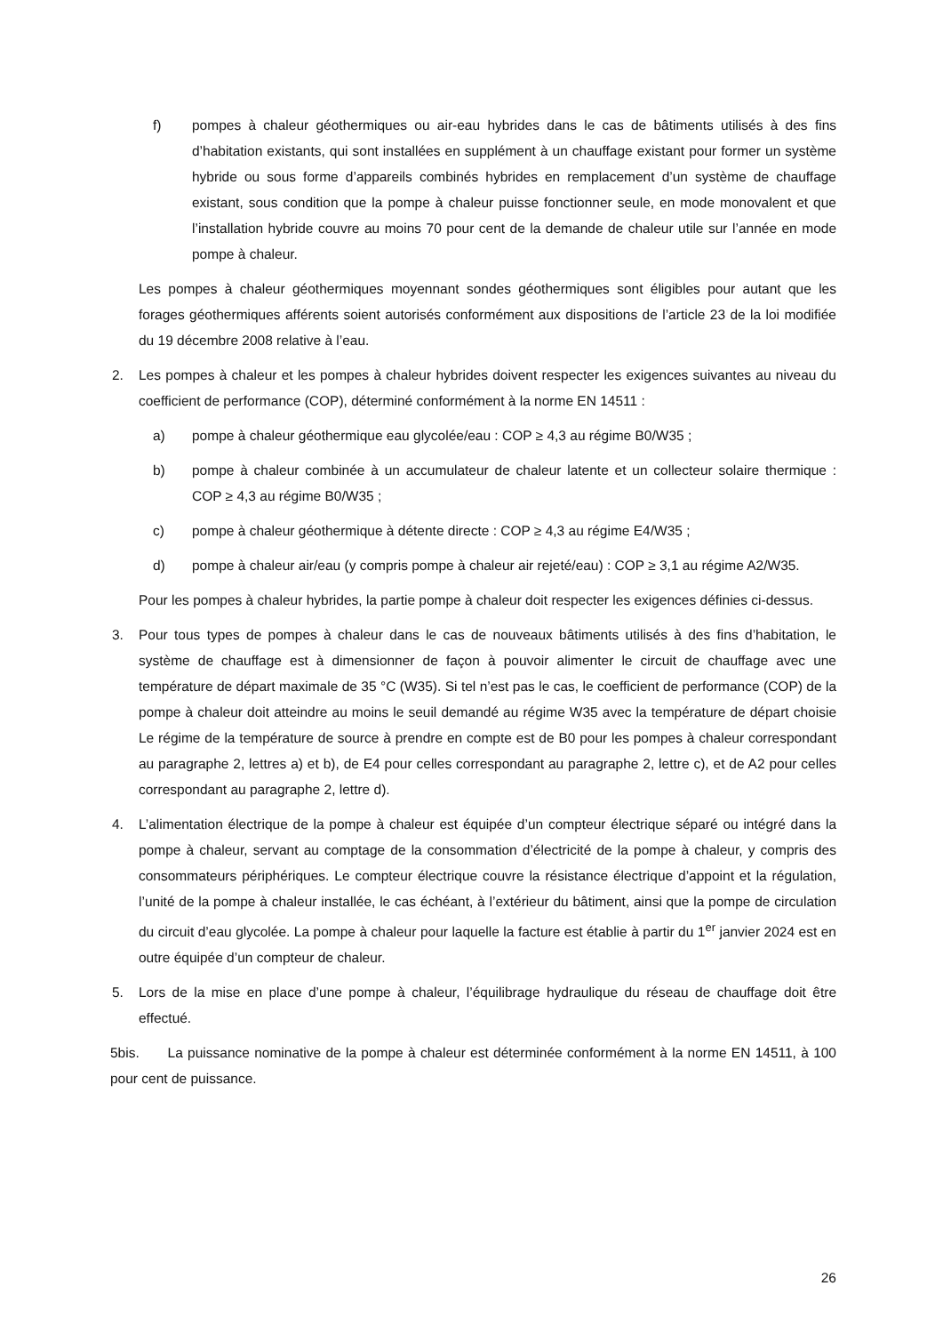f) pompes à chaleur géothermiques ou air-eau hybrides dans le cas de bâtiments utilisés à des fins d’habitation existants, qui sont installées en supplément à un chauffage existant pour former un système hybride ou sous forme d’appareils combinés hybrides en remplacement d’un système de chauffage existant, sous condition que la pompe à chaleur puisse fonctionner seule, en mode monovalent et que l’installation hybride couvre au moins 70 pour cent de la demande de chaleur utile sur l’année en mode pompe à chaleur.
Les pompes à chaleur géothermiques moyennant sondes géothermiques sont éligibles pour autant que les forages géothermiques afférents soient autorisés conformément aux dispositions de l’article 23 de la loi modifiée du 19 décembre 2008 relative à l’eau.
2. Les pompes à chaleur et les pompes à chaleur hybrides doivent respecter les exigences suivantes au niveau du coefficient de performance (COP), déterminé conformément à la norme EN 14511 :
a) pompe à chaleur géothermique eau glycolée/eau : COP ≥ 4,3 au régime B0/W35 ;
b) pompe à chaleur combinée à un accumulateur de chaleur latente et un collecteur solaire thermique : COP ≥ 4,3 au régime B0/W35 ;
c) pompe à chaleur géothermique à détente directe : COP ≥ 4,3 au régime E4/W35 ;
d) pompe à chaleur air/eau (y compris pompe à chaleur air rejeté/eau) : COP ≥ 3,1 au régime A2/W35.
Pour les pompes à chaleur hybrides, la partie pompe à chaleur doit respecter les exigences définies ci-dessus.
3. Pour tous types de pompes à chaleur dans le cas de nouveaux bâtiments utilisés à des fins d’habitation, le système de chauffage est à dimensionner de façon à pouvoir alimenter le circuit de chauffage avec une température de départ maximale de 35 °C (W35). Si tel n’est pas le cas, le coefficient de performance (COP) de la pompe à chaleur doit atteindre au moins le seuil demandé au régime W35 avec la température de départ choisie Le régime de la température de source à prendre en compte est de B0 pour les pompes à chaleur correspondant au paragraphe 2, lettres a) et b), de E4 pour celles correspondant au paragraphe 2, lettre c), et de A2 pour celles correspondant au paragraphe 2, lettre d).
4. L’alimentation électrique de la pompe à chaleur est équipée d’un compteur électrique séparé ou intégré dans la pompe à chaleur, servant au comptage de la consommation d’électricité de la pompe à chaleur, y compris des consommateurs périphériques. Le compteur électrique couvre la résistance électrique d’appoint et la régulation, l’unité de la pompe à chaleur installée, le cas échéant, à l’extérieur du bâtiment, ainsi que la pompe de circulation du circuit d’eau glycolée. La pompe à chaleur pour laquelle la facture est établie à partir du 1<sup>er</sup> janvier 2024 est en outre équipée d’un compteur de chaleur.
5. Lors de la mise en place d’une pompe à chaleur, l’équilibrage hydraulique du réseau de chauffage doit être effectué.
5bis. La puissance nominative de la pompe à chaleur est déterminée conformément à la norme EN 14511, à 100 pour cent de puissance.
26